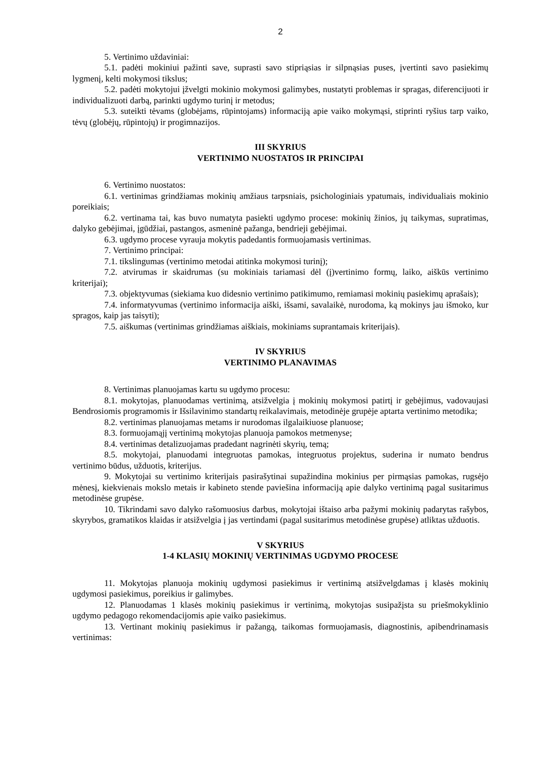2
5. Vertinimo uždaviniai:
5.1. padėti mokiniui pažinti save, suprasti savo stipriąsias ir silpnąsias puses, įvertinti savo pasiekimų lygmenį, kelti mokymosi tikslus;
5.2. padėti mokytojui įžvelgti mokinio mokymosi galimybes, nustatyti problemas ir spragas, diferencijuoti ir individualizuoti darbą, parinkti ugdymo turinį ir metodus;
5.3. suteikti tėvams (globėjams, rūpintojams) informaciją apie vaiko mokymąsi, stiprinti ryšius tarp vaiko, tėvų (globėjų, rūpintojų) ir progimnazijos.
III SKYRIUS
VERTINIMO NUOSTATOS IR PRINCIPAI
6. Vertinimo nuostatos:
6.1. vertinimas grindžiamas mokinių amžiaus tarpsniais, psichologiniais ypatumais, individualiais mokinio poreikiais;
6.2. vertinama tai, kas buvo numatyta pasiekti ugdymo procese: mokinių žinios, jų taikymas, supratimas, dalyko gebėjimai, įgūdžiai, pastangos, asmeninė pažanga, bendrieji gebėjimai.
6.3. ugdymo procese vyrauja mokytis padedantis formuojamasis vertinimas.
7. Vertinimo principai:
7.1. tikslingumas (vertinimo metodai atitinka mokymosi turinį);
7.2. atvirumas ir skaidrumas (su mokiniais tariamasi dėl (į)vertinimo formų, laiko, aiškūs vertinimo kriterijai);
7.3. objektyvumas (siekiama kuo didesnio vertinimo patikimumo, remiamasi mokinių pasiekimų aprašais);
7.4. informatyvumas (vertinimo informacija aiški, išsami, savalaikė, nurodoma, ką mokinys jau išmoko, kur spragos, kaip jas taisyti);
7.5. aiškumas (vertinimas grindžiamas aiškiais, mokiniams suprantamais kriterijais).
IV SKYRIUS
VERTINIMO PLANAVIMAS
8. Vertinimas planuojamas kartu su ugdymo procesu:
8.1. mokytojas, planuodamas vertinimą, atsižvelgia į mokinių mokymosi patirtį ir gebėjimus, vadovaujasi Bendrosiomis programomis ir Išsilavinimo standartų reikalavimais, metodinėje grupėje aptarta vertinimo metodika;
8.2. vertinimas planuojamas metams ir nurodomas ilgalaikiuose planuose;
8.3. formuojamąjį vertinimą mokytojas planuoja pamokos metmenyse;
8.4. vertinimas detalizuojamas pradedant nagrinėti skyrių, temą;
8.5. mokytojai, planuodami integruotas pamokas, integruotus projektus, suderina ir numato bendrus vertinimo būdus, užduotis, kriterijus.
9. Mokytojai su vertinimo kriterijais pasirašytinai supažindina mokinius per pirmąsias pamokas, rugsėjo mėnesį, kiekvienais mokslo metais ir kabineto stende paviešina informaciją apie dalyko vertinimą pagal susitarimus metodinėse grupėse.
10. Tikrindami savo dalyko rašomuosius darbus, mokytojai ištaiso arba pažymi mokinių padarytas rašybos, skyrybos, gramatikos klaidas ir atsižvelgia į jas vertindami (pagal susitarimus metodinėse grupėse) atliktas užduotis.
V SKYRIUS
1-4 KLASIŲ MOKINIŲ VERTINIMAS UGDYMO PROCESE
11. Mokytojas planuoja mokinių ugdymosi pasiekimus ir vertinimą atsižvelgdamas į klasės mokinių ugdymosi pasiekimus, poreikius ir galimybes.
12. Planuodamas 1 klasės mokinių pasiekimus ir vertinimą, mokytojas susipažįsta su priešmokyklinio ugdymo pedagogo rekomendacijomis apie vaiko pasiekimus.
13. Vertinant mokinių pasiekimus ir pažangą, taikomas formuojamasis, diagnostinis, apibendrinamasis vertinimas: